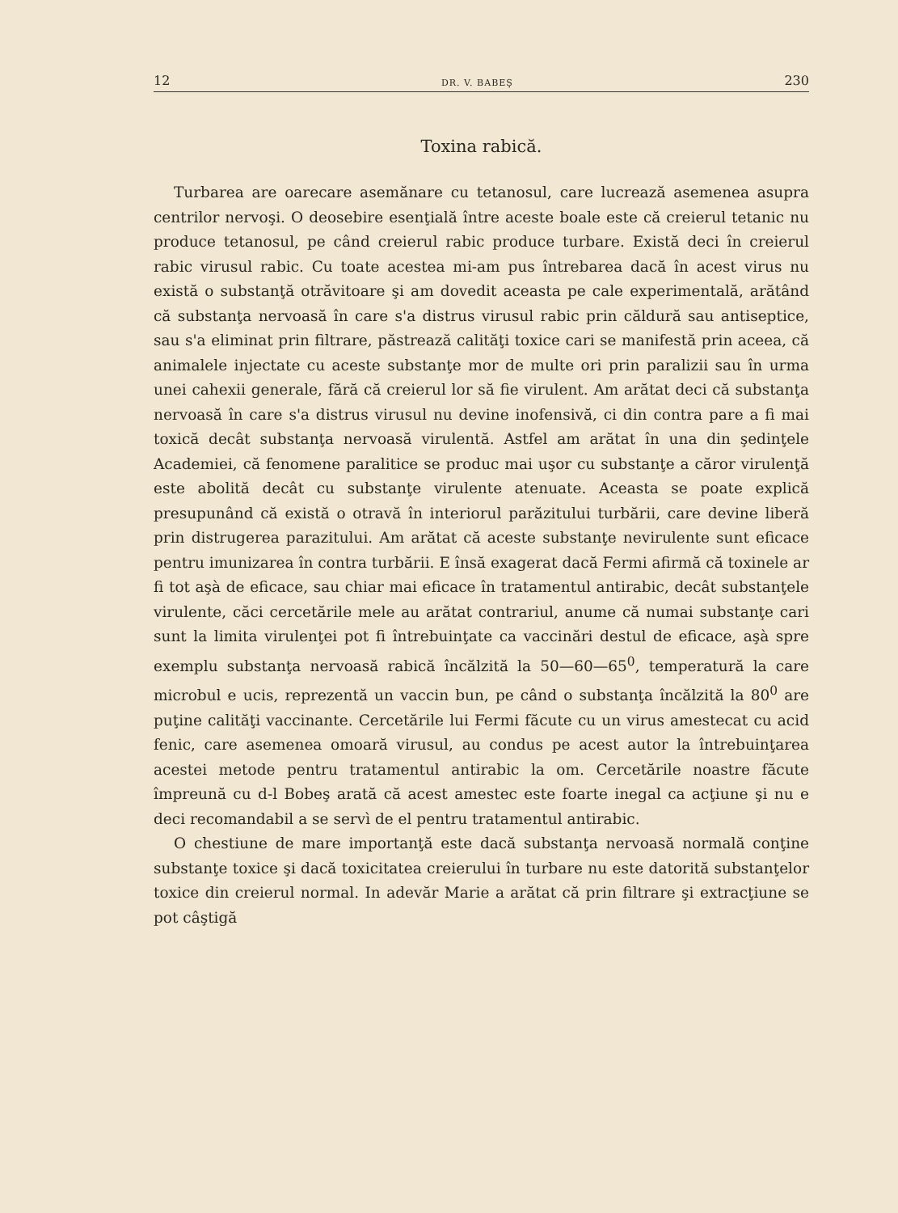12 DR. V. BABEŞ 230
Toxina rabică.
Turbarea are oarecare asemănare cu tetanosul, care lucrează asemenea asupra centrilor nervoşi. O deosebire esenţială între aceste boale este că creierul tetanic nu produce tetanosul, pe când creierul rabic produce turbare. Există deci în creierul rabic virusul rabic. Cu toate acestea mi-am pus întrebarea dacă în acest virus nu există o substanţă otrăvitoare şi am dovedit aceasta pe cale experimentală, arătând că substanţa nervoasă în care s'a distrus virusul rabic prin căldură sau antiseptice, sau s'a eliminat prin filtrare, păstrează calităţi toxice cari se manifestă prin aceea, că animalele injectate cu aceste substanţe mor de multe ori prin paralizii sau în urma unei cahexii generale, fără că creierul lor să fie virulent. Am arătat deci că substanţa nervoasă în care s'a distrus virusul nu devine inofensivă, ci din contra pare a fi mai toxică decât substanţa nervoasă virulentă. Astfel am arătat în una din şedinţele Academiei, că fenomene paralitice se produc mai uşor cu substanţe a căror virulenţă este abolită decât cu substanţe virulente atenuate. Aceasta se poate explică presupunând că există o otravă în interiorul parăzitului turbării, care devine liberă prin distrugerea parazitului. Am arătat că aceste substanţe nevirulente sunt eficace pentru imunizarea în contra turbării. E însă exagerat dacă Fermi afirmă că toxinele ar fi tot aşà de eficace, sau chiar mai eficace în tratamentul antirabic, decât substanţele virulente, căci cercetările mele au arătat contrariul, anume că numai substanţe cari sunt la limita virulenţei pot fi întrebuinţate ca vaccinări destul de eficace, aşà spre exemplu substanţa nervoasă rabică încălzită la 50—60—65<sup>0</sup>, temperatură la care microbul e ucis, reprezentă un vaccin bun, pe când o substanţa încălzită la 80<sup>0</sup> are puţine calităţi vaccinante. Cercetările lui Fermi făcute cu un virus amestecat cu acid fenic, care asemenea omoară virusul, au condus pe acest autor la întrebuinţarea acestei metode pentru tratamentul antirabic la om. Cercetările noastre făcute împreună cu d-l Bobeş arată că acest amestec este foarte inegal ca acţiune şi nu e deci recomandabil a se servì de el pentru tratamentul antirabic.
O chestiune de mare importanţă este dacă substanţa nervoasă normală conţine substanţe toxice şi dacă toxicitatea creierului în turbare nu este datorită substanţelor toxice din creierul normal. In adevăr Marie a arătat că prin filtrare şi extracţiune se pot câştigă